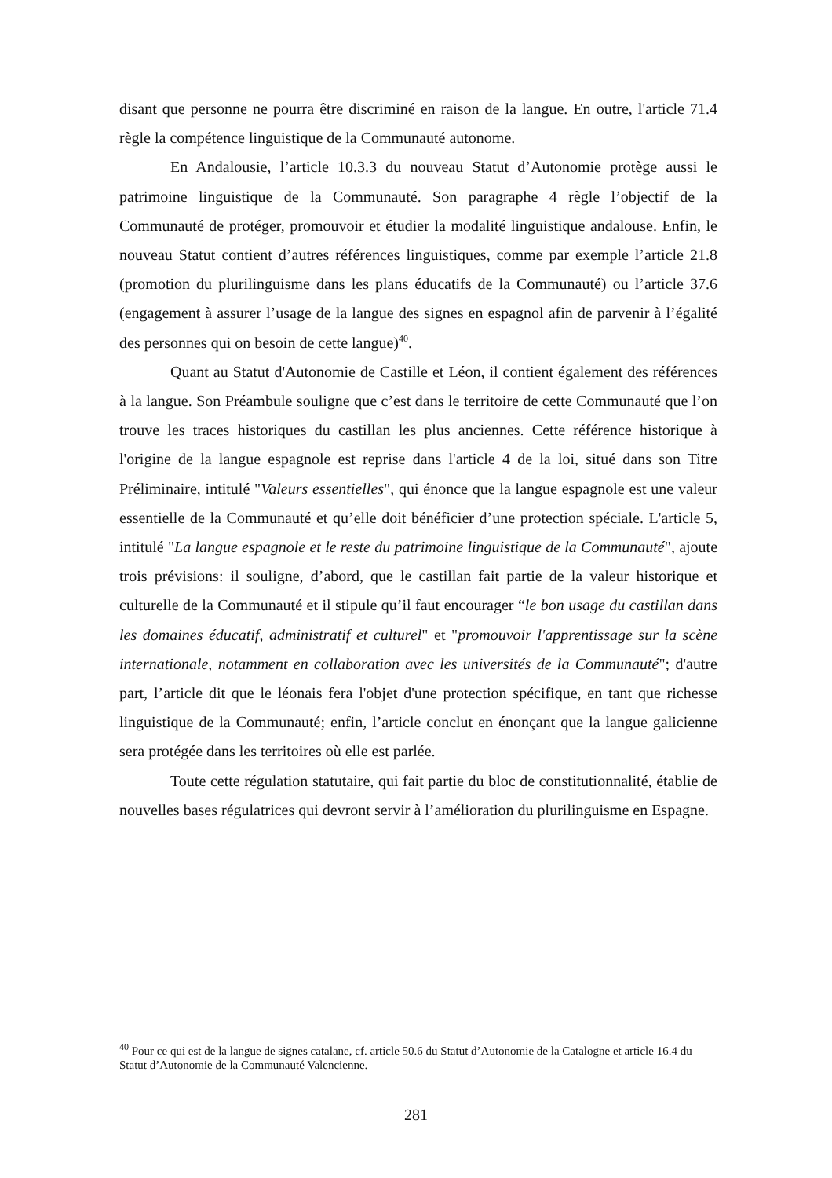disant que personne ne pourra être discriminé en raison de la langue. En outre, l'article 71.4 règle la compétence linguistique de la Communauté autonome.
En Andalousie, l’article 10.3.3 du nouveau Statut d’Autonomie protège aussi le patrimoine linguistique de la Communauté. Son paragraphe 4 règle l’objectif de la Communauté de protéger, promouvoir et étudier la modalité linguistique andalouse. Enfin, le nouveau Statut contient d’autres références linguistiques, comme par exemple l’article 21.8 (promotion du plurilinguisme dans les plans éducatifs de la Communauté) ou l’article 37.6 (engagement à assurer l’usage de la langue des signes en espagnol afin de parvenir à l’égalité des personnes qui on besoin de cette langue)<sup>40</sup>.
Quant au Statut d'Autonomie de Castille et Léon, il contient également des références à la langue. Son Préambule souligne que c’est dans le territoire de cette Communauté que l’on trouve les traces historiques du castillan les plus anciennes. Cette référence historique à l'origine de la langue espagnole est reprise dans l'article 4 de la loi, situé dans son Titre Préliminaire, intitulé "Valeurs essentielles", qui énonce que la langue espagnole est une valeur essentielle de la Communauté et qu’elle doit bénéficier d’une protection spéciale. L'article 5, intitulé "La langue espagnole et le reste du patrimoine linguistique de la Communauté", ajoute trois prévisions: il souligne, d’abord, que le castillan fait partie de la valeur historique et culturelle de la Communauté et il stipule qu’il faut encourager “le bon usage du castillan dans les domaines éducatif, administratif et culturel" et "promouvoir l'apprentissage sur la scène internationale, notamment en collaboration avec les universités de la Communauté"; d'autre part, l’article dit que le léonais fera l'objet d'une protection spécifique, en tant que richesse linguistique de la Communauté; enfin, l’article conclut en énonçant que la langue galicienne sera protégée dans les territoires où elle est parlée.
Toute cette régulation statutaire, qui fait partie du bloc de constitutionnalité, établie de nouvelles bases régulatrices qui devront servir à l’amélioration du plurilinguisme en Espagne.
<sup>40</sup> Pour ce qui est de la langue de signes catalane, cf. article 50.6 du Statut d’Autonomie de la Catalogne et article 16.4 du Statut d’Autonomie de la Communauté Valencienne.
281